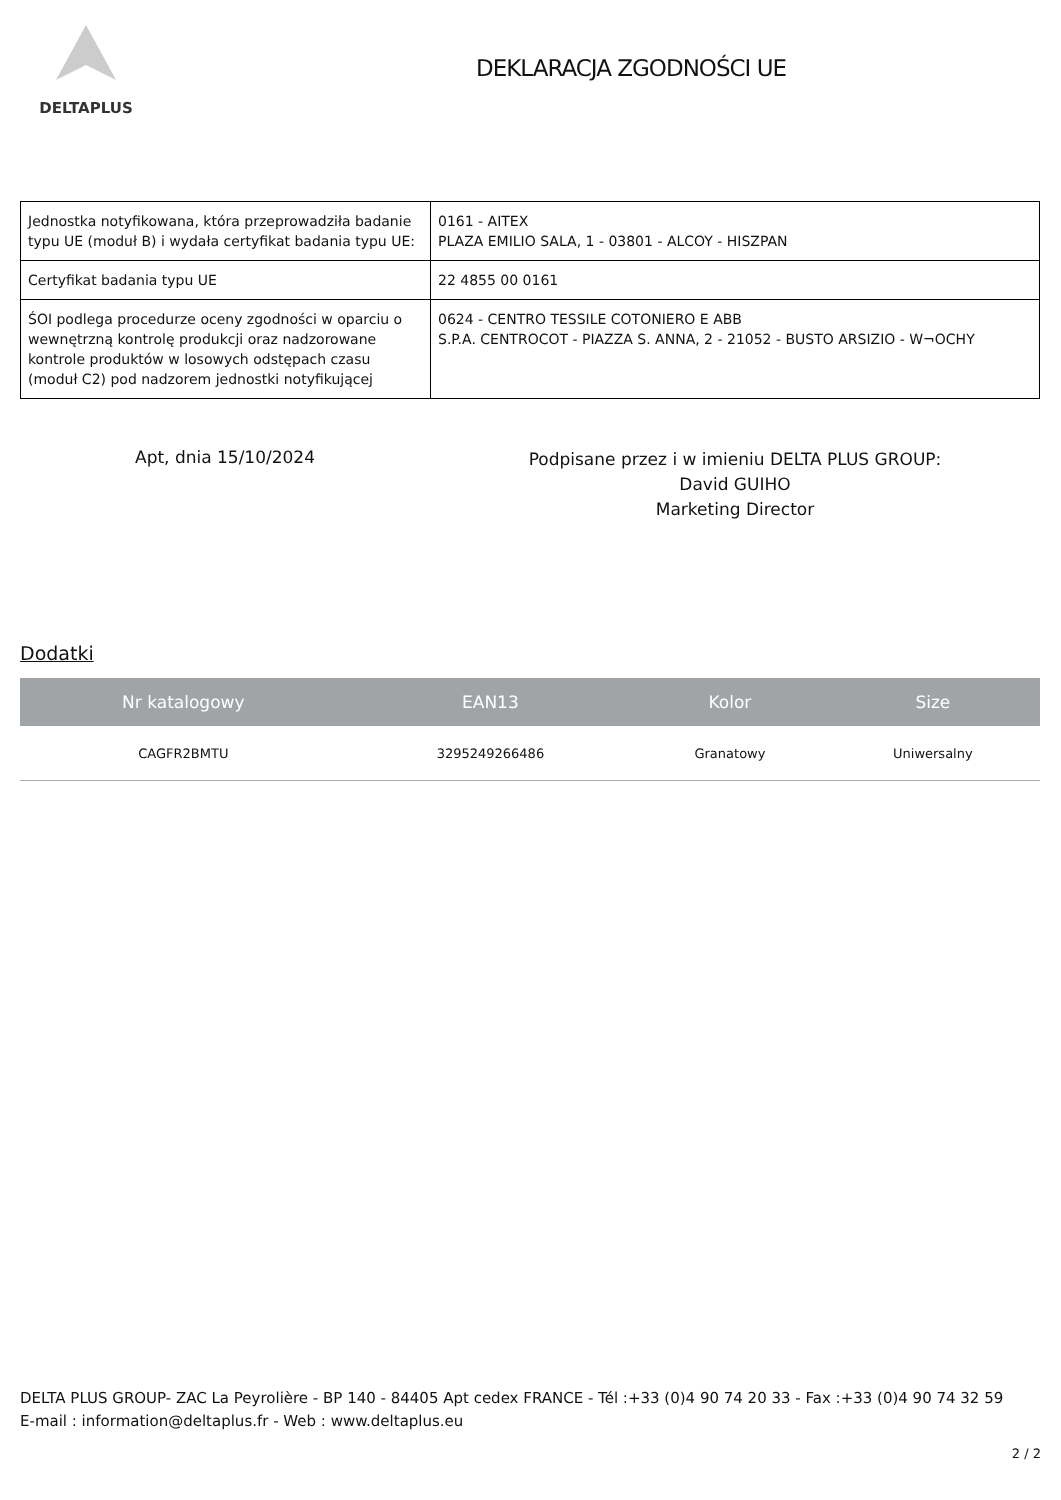DELTAPLUS
DEKLARACJA ZGODNOŚCI UE
| Jednostka notyfikowana, która przeprowadziła badanie typu UE (moduł B) i wydała certyfikat badania typu UE: | 0161 - AITEX PLAZA EMILIO SALA, 1 - 03801 - ALCOY - HISZPAN |
| Certyfikat badania typu UE | 22 4855 00 0161 |
| ŚOI podlega procedurze oceny zgodności w oparciu o wewnętrzną kontrolę produkcji oraz nadzorowane kontrole produktów w losowych odstępach czasu (moduł C2) pod nadzorem jednostki notyfikującej | 0624 - CENTRO TESSILE COTONIERO E ABB S.P.A. CENTROCOT - PIAZZA S. ANNA, 2 - 21052 - BUSTO ARSIZIO - W¬OCHY |
Apt, dnia 15/10/2024
Podpisane przez i w imieniu DELTA PLUS GROUP:
David GUIHO
Marketing Director
Dodatki
| Nr katalogowy | EAN13 | Kolor | Size |
| --- | --- | --- | --- |
| CAGFR2BMTU | 3295249266486 | Granatowy | Uniwersalny |
DELTA PLUS GROUP- ZAC La Peyrolière - BP 140 - 84405 Apt cedex FRANCE - Tél :+33 (0)4 90 74 20 33 - Fax :+33 (0)4 90 74 32 59 E-mail : information@deltaplus.fr - Web : www.deltaplus.eu
2 / 2